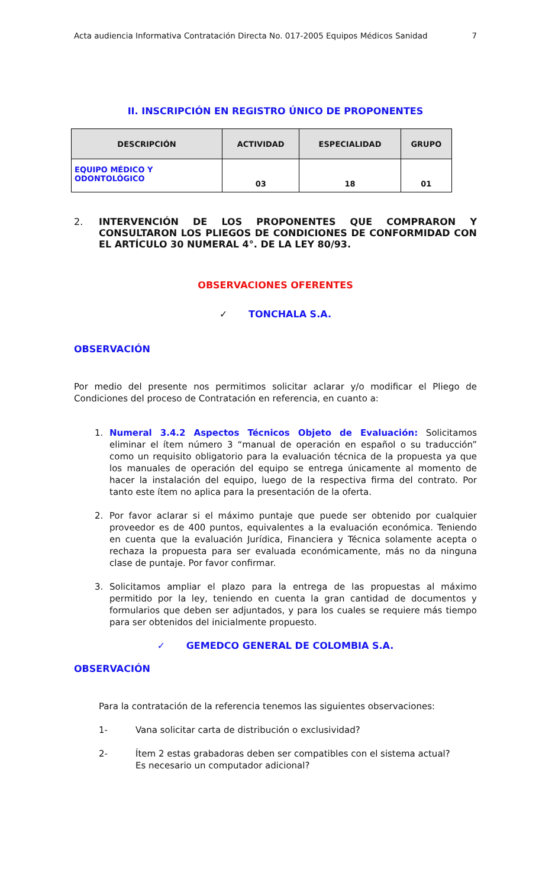Acta audiencia Informativa Contratación Directa No. 017-2005 Equipos Médicos Sanidad 7
II. INSCRIPCIÓN EN REGISTRO ÚNICO DE PROPONENTES
| DESCRIPCIÓN | ACTIVIDAD | ESPECIALIDAD | GRUPO |
| --- | --- | --- | --- |
| EQUIPO MÉDICO Y ODONTOLÓGICO | 03 | 18 | 01 |
2. INTERVENCIÓN DE LOS PROPONENTES QUE COMPRARON Y CONSULTARON LOS PLIEGOS DE CONDICIONES DE CONFORMIDAD CON EL ARTÍCULO 30 NUMERAL 4°. DE LA LEY 80/93.
OBSERVACIONES OFERENTES
✓ TONCHALA S.A.
OBSERVACIÓN
Por medio del presente nos permitimos solicitar aclarar y/o modificar el Pliego de Condiciones del proceso de Contratación en referencia, en cuanto a:
1. Numeral 3.4.2 Aspectos Técnicos Objeto de Evaluación: Solicitamos eliminar el ítem número 3 “manual de operación en español o su traducción” como un requisito obligatorio para la evaluación técnica de la propuesta ya que los manuales de operación del equipo se entrega únicamente al momento de hacer la instalación del equipo, luego de la respectiva firma del contrato. Por tanto este ítem no aplica para la presentación de la oferta.
2. Por favor aclarar si el máximo puntaje que puede ser obtenido por cualquier proveedor es de 400 puntos, equivalentes a la evaluación económica. Teniendo en cuenta que la evaluación Jurídica, Financiera y Técnica solamente acepta o rechaza la propuesta para ser evaluada económicamente, más no da ninguna clase de puntaje. Por favor confirmar.
3. Solicitamos ampliar el plazo para la entrega de las propuestas al máximo permitido por la ley, teniendo en cuenta la gran cantidad de documentos y formularios que deben ser adjuntados, y para los cuales se requiere más tiempo para ser obtenidos del inicialmente propuesto.
✓ GEMEDCO GENERAL DE COLOMBIA S.A.
OBSERVACIÓN
Para la contratación de la referencia tenemos las siguientes observaciones:
1- Vana solicitar carta de distribución o exclusividad?
2- Ítem 2 estas grabadoras deben ser compatibles con el sistema actual?
Es necesario un computador adicional?